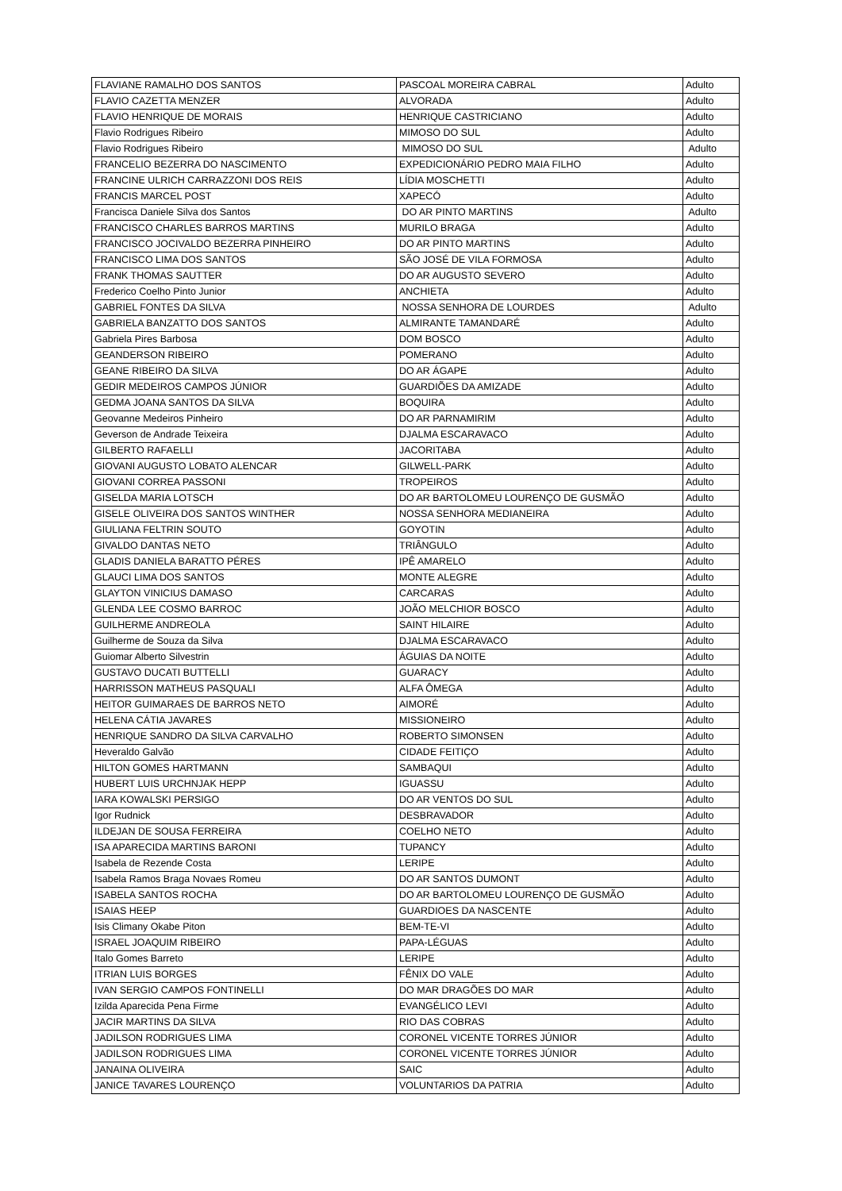| FLAVIANE RAMALHO DOS SANTOS | PASCOAL MOREIRA CABRAL | Adulto |
| FLAVIO CAZETTA MENZER | ALVORADA | Adulto |
| FLAVIO HENRIQUE DE MORAIS | HENRIQUE CASTRICIANO | Adulto |
| Flavio Rodrigues Ribeiro | MIMOSO DO SUL | Adulto |
| Flavio Rodrigues Ribeiro | MIMOSO DO SUL | Adulto |
| FRANCELIO BEZERRA DO NASCIMENTO | EXPEDICIONÁRIO PEDRO MAIA FILHO | Adulto |
| FRANCINE ULRICH CARRAZZONI DOS REIS | LÍDIA MOSCHETTI | Adulto |
| FRANCIS MARCEL POST | XAPECÓ | Adulto |
| Francisca Daniele Silva dos Santos | DO AR PINTO MARTINS | Adulto |
| FRANCISCO CHARLES BARROS MARTINS | MURILO BRAGA | Adulto |
| FRANCISCO JOCIVALDO BEZERRA PINHEIRO | DO AR PINTO MARTINS | Adulto |
| FRANCISCO LIMA DOS SANTOS | SÃO JOSÉ DE VILA FORMOSA | Adulto |
| FRANK THOMAS SAUTTER | DO AR AUGUSTO SEVERO | Adulto |
| Frederico Coelho Pinto Junior | ANCHIETA | Adulto |
| GABRIEL FONTES DA SILVA | NOSSA SENHORA DE LOURDES | Adulto |
| GABRIELA BANZATTO DOS SANTOS | ALMIRANTE TAMANDARÉ | Adulto |
| Gabriela Pires Barbosa | DOM BOSCO | Adulto |
| GEANDERSON RIBEIRO | POMERANO | Adulto |
| GEANE RIBEIRO DA SILVA | DO AR ÁGAPE | Adulto |
| GEDIR MEDEIROS CAMPOS JÚNIOR | GUARDIÕES DA AMIZADE | Adulto |
| GEDMA JOANA SANTOS DA SILVA | BOQUIRA | Adulto |
| Geovanne Medeiros Pinheiro | DO AR PARNAMIRIM | Adulto |
| Geverson de Andrade Teixeira | DJALMA ESCARAVACO | Adulto |
| GILBERTO RAFAELLI | JACORITABA | Adulto |
| GIOVANI AUGUSTO LOBATO ALENCAR | GILWELL-PARK | Adulto |
| GIOVANI CORREA PASSONI | TROPEIROS | Adulto |
| GISELDA MARIA LOTSCH | DO AR BARTOLOMEU LOURENÇO DE GUSMÃO | Adulto |
| GISELE OLIVEIRA DOS SANTOS WINTHER | NOSSA SENHORA MEDIANEIRA | Adulto |
| GIULIANA FELTRIN SOUTO | GOYOTIN | Adulto |
| GIVALDO DANTAS NETO | TRIÂNGULO | Adulto |
| GLADIS DANIELA BARATTO PÉRES | IPÊ AMARELO | Adulto |
| GLAUCI LIMA DOS SANTOS | MONTE ALEGRE | Adulto |
| GLAYTON VINICIUS DAMASO | CARCARAS | Adulto |
| GLENDA LEE COSMO BARROC | JOÃO MELCHIOR BOSCO | Adulto |
| GUILHERME ANDREOLA | SAINT HILAIRE | Adulto |
| Guilherme de Souza da Silva | DJALMA ESCARAVACO | Adulto |
| Guiomar Alberto Silvestrin | ÁGUIAS DA NOITE | Adulto |
| GUSTAVO DUCATI BUTTELLI | GUARACY | Adulto |
| HARRISSON MATHEUS PASQUALI | ALFA ÔMEGA | Adulto |
| HEITOR GUIMARAES DE BARROS NETO | AIMORÉ | Adulto |
| HELENA CÁTIA JAVARES | MISSIONEIRO | Adulto |
| HENRIQUE SANDRO DA SILVA CARVALHO | ROBERTO SIMONSEN | Adulto |
| Heveraldo Galvão | CIDADE FEITIÇO | Adulto |
| HILTON GOMES HARTMANN | SAMBAQUI | Adulto |
| HUBERT LUIS URCHNJAK HEPP | IGUASSU | Adulto |
| IARA KOWALSKI PERSIGO | DO AR VENTOS DO SUL | Adulto |
| Igor Rudnick | DESBRAVADOR | Adulto |
| ILDEJAN DE SOUSA FERREIRA | COELHO NETO | Adulto |
| ISA APARECIDA MARTINS BARONI | TUPANCY | Adulto |
| Isabela de Rezende Costa | LERIPE | Adulto |
| Isabela Ramos Braga Novaes Romeu | DO AR SANTOS DUMONT | Adulto |
| ISABELA SANTOS ROCHA | DO AR BARTOLOMEU LOURENÇO DE GUSMÃO | Adulto |
| ISAIAS HEEP | GUARDIOES DA NASCENTE | Adulto |
| Isis Climany Okabe Piton | BEM-TE-VI | Adulto |
| ISRAEL JOAQUIM RIBEIRO | PAPA-LÉGUAS | Adulto |
| Italo Gomes Barreto | LERIPE | Adulto |
| ITRIAN LUIS BORGES | FÊNIX DO VALE | Adulto |
| IVAN SERGIO CAMPOS FONTINELLI | DO MAR DRAGÕES DO MAR | Adulto |
| Izilda Aparecida Pena Firme | EVANGÉLICO LEVI | Adulto |
| JACIR MARTINS DA SILVA | RIO DAS COBRAS | Adulto |
| JADILSON RODRIGUES LIMA | CORONEL VICENTE TORRES JÚNIOR | Adulto |
| JADILSON RODRIGUES LIMA | CORONEL VICENTE TORRES JÚNIOR | Adulto |
| JANAINA OLIVEIRA | SAIC | Adulto |
| JANICE TAVARES LOURENÇO | VOLUNTARIOS DA PATRIA | Adulto |